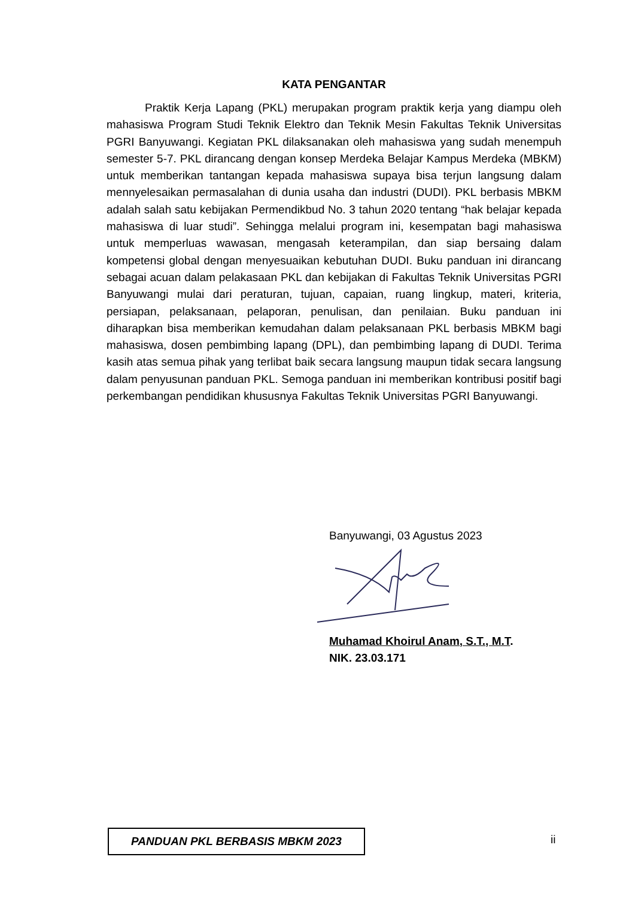KATA PENGANTAR
Praktik Kerja Lapang (PKL) merupakan program praktik kerja yang diampu oleh mahasiswa Program Studi Teknik Elektro dan Teknik Mesin Fakultas Teknik Universitas PGRI Banyuwangi. Kegiatan PKL dilaksanakan oleh mahasiswa yang sudah menempuh semester 5-7. PKL dirancang dengan konsep Merdeka Belajar Kampus Merdeka (MBKM) untuk memberikan tantangan kepada mahasiswa supaya bisa terjun langsung dalam mennyelesaikan permasalahan di dunia usaha dan industri (DUDI). PKL berbasis MBKM adalah salah satu kebijakan Permendikbud No. 3 tahun 2020 tentang “hak belajar kepada mahasiswa di luar studi”. Sehingga melalui program ini, kesempatan bagi mahasiswa untuk memperluas wawasan, mengasah keterampilan, dan siap bersaing dalam kompetensi global dengan menyesuaikan kebutuhan DUDI. Buku panduan ini dirancang sebagai acuan dalam pelakasaan PKL dan kebijakan di Fakultas Teknik Universitas PGRI Banyuwangi mulai dari peraturan, tujuan, capaian, ruang lingkup, materi, kriteria, persiapan, pelaksanaan, pelaporan, penulisan, dan penilaian. Buku panduan ini diharapkan bisa memberikan kemudahan dalam pelaksanaan PKL berbasis MBKM bagi mahasiswa, dosen pembimbing lapang (DPL), dan pembimbing lapang di DUDI. Terima kasih atas semua pihak yang terlibat baik secara langsung maupun tidak secara langsung dalam penyusunan panduan PKL. Semoga panduan ini memberikan kontribusi positif bagi perkembangan pendidikan khususnya Fakultas Teknik Universitas PGRI Banyuwangi.
Banyuwangi, 03 Agustus 2023
Muhamad Khoirul Anam, S.T., M.T.
NIK. 23.03.171
PANDUAN PKL BERBASIS MBKM 2023 ii